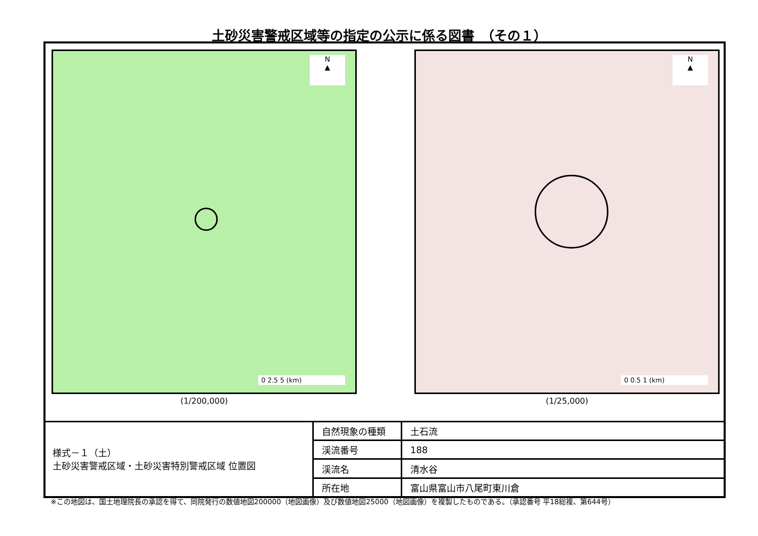土砂災害警戒区域等の指定の公示に係る図書　（その１）
N
▲
0 2.5 5 (km)
(1/200,000)
N
▲
0 0.5 1 (km)
(1/25,000)
様式－１（土）
土砂災害警戒区域・土砂災害特別警戒区域 位置図
| 自然現象の種類 | 土石流 |
| 渓流番号 | 188 |
| 渓流名 | 清水谷 |
| 所在地 | 富山県富山市八尾町東川倉 |
※この地図は、国土地理院長の承認を得て、同院発行の数値地図200000（地図画像）及び数値地図25000（地図画像）を複製したものである。（承認番号 平18総複、第644号）